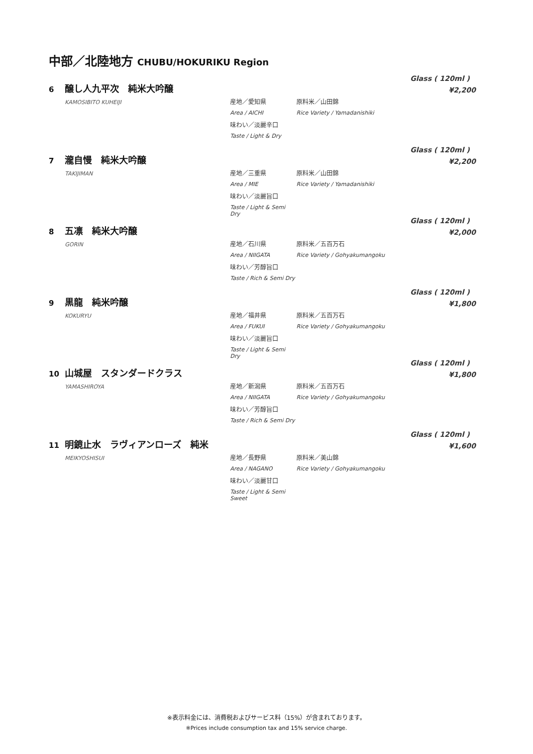中部／北陸地方 CHUBU/HOKURIKU Region
Glass ( 120ml )
¥2,200
6 醸し人九平次　純米大吟醸
KAMOSIBITO KUHEIJI
産地／愛知県 原料米／山田錦 Area / AICHI Rice Variety / Yamadanishiki 味わい／淡麗辛口 Taste / Light & Dry
Glass ( 120ml )
¥2,200
7 瀧自慢　純米大吟醸
TAKIJIMAN
産地／三重県 原料米／山田錦 Area / MIE Rice Variety / Yamadanishiki 味わい／淡麗旨口 Taste / Light & Semi Dry
Glass ( 120ml )
¥2,000
8 五凛　純米大吟醸
GORIN
産地／石川県 原料米／五百万石 Area / NIIGATA Rice Variety / Gohyakumangoku 味わい／芳醇旨口 Taste / Rich & Semi Dry
Glass ( 120ml )
¥1,800
9 黒龍　純米吟醸
KOKURYU
産地／福井県 原料米／五百万石 Area / FUKUI Rice Variety / Gohyakumangoku 味わい／淡麗旨口 Taste / Light & Semi Dry
Glass ( 120ml )
¥1,800
10 山城屋　スタンダードクラス
YAMASHIROYA
産地／新潟県 原料米／五百万石 Area / NIIGATA Rice Variety / Gohyakumangoku 味わい／芳醇旨口 Taste / Rich & Semi Dry
Glass ( 120ml )
¥1,600
11 明鏡止水　ラヴィアンローズ　純米
MEIKYOSHISUI
産地／長野県 原料米／美山錦 Area / NAGANO Rice Variety / Gohyakumangoku 味わい／淡麗甘口 Taste / Light & Semi Sweet
※表示料金には、消費税およびサービス料（15%）が含まれております。
※Prices include consumption tax and 15% service charge.